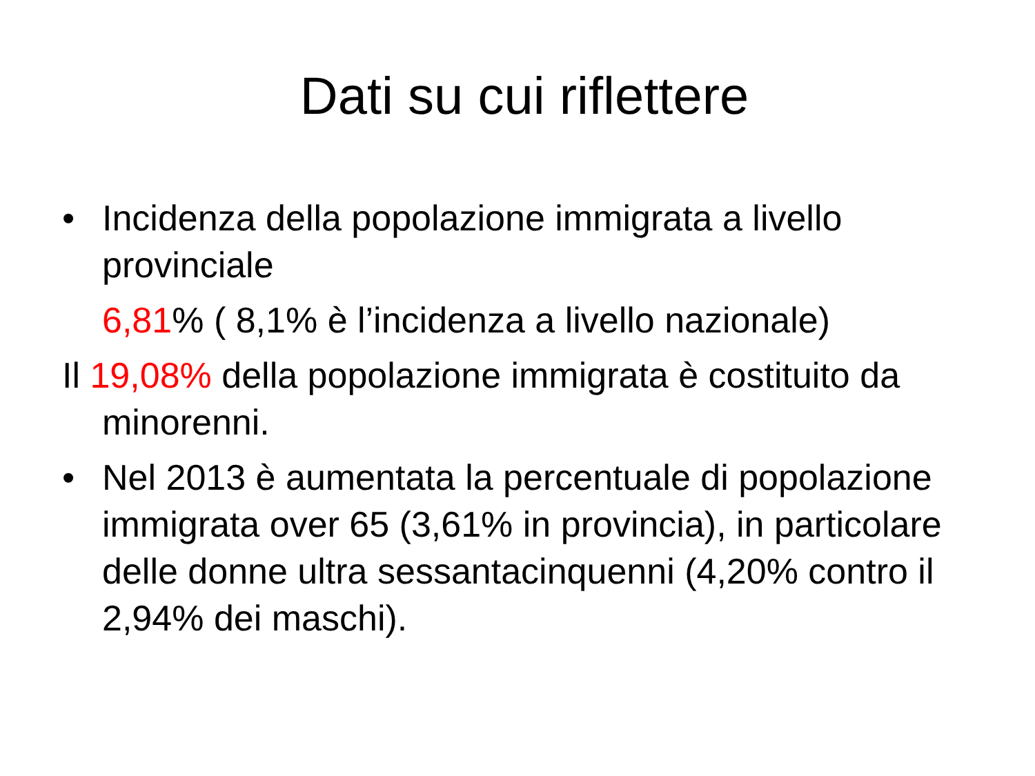Dati su cui riflettere
• Incidenza della popolazione immigrata a livello provinciale
6,81% ( 8,1% è l’incidenza a livello nazionale)
Il 19,08% della popolazione immigrata è costituito da minorenni.
• Nel 2013 è aumentata la percentuale di popolazione immigrata over 65 (3,61% in provincia), in particolare delle donne ultra sessantacinquenni (4,20% contro il 2,94% dei maschi).